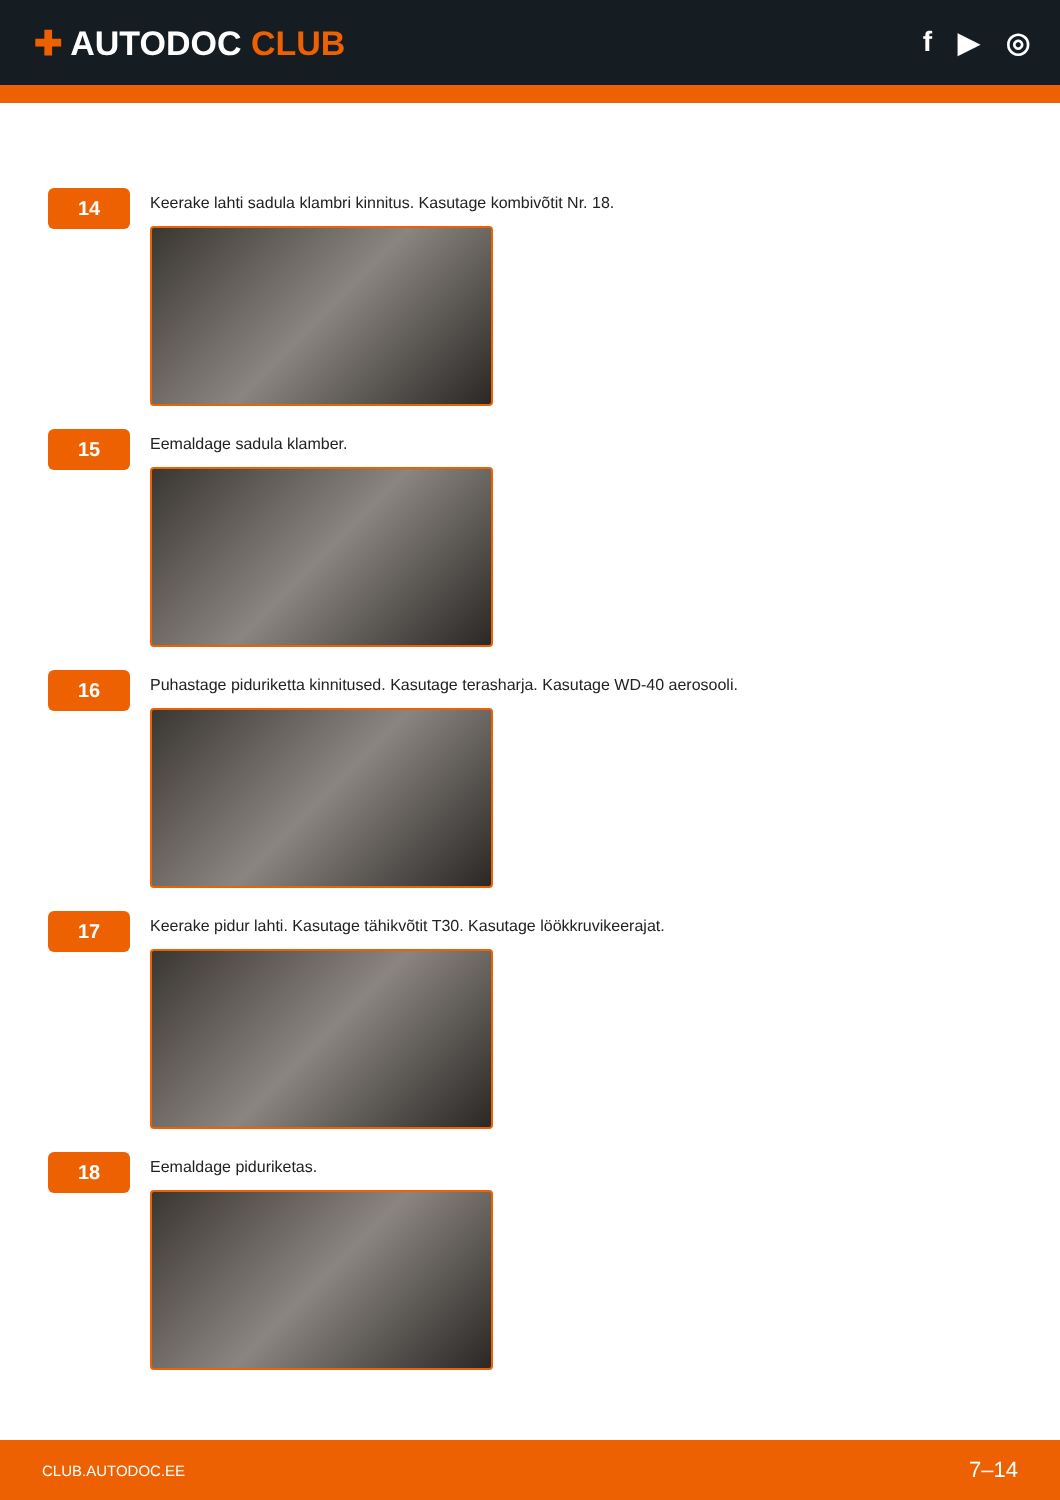✚ AUTODOC CLUB
f ▶ ◎
14
Keerake lahti sadula klambri kinnitus. Kasutage kombivõtit Nr. 18.
15
Eemaldage sadula klamber.
16
Puhastage piduriketta kinnitused. Kasutage terasharja. Kasutage WD-40 aerosooli.
17
Keerake pidur lahti. Kasutage tähikvõtit T30. Kasutage löökkruvikeerajat.
18
Eemaldage piduriketas.
CLUB.AUTODOC.EE 7–14